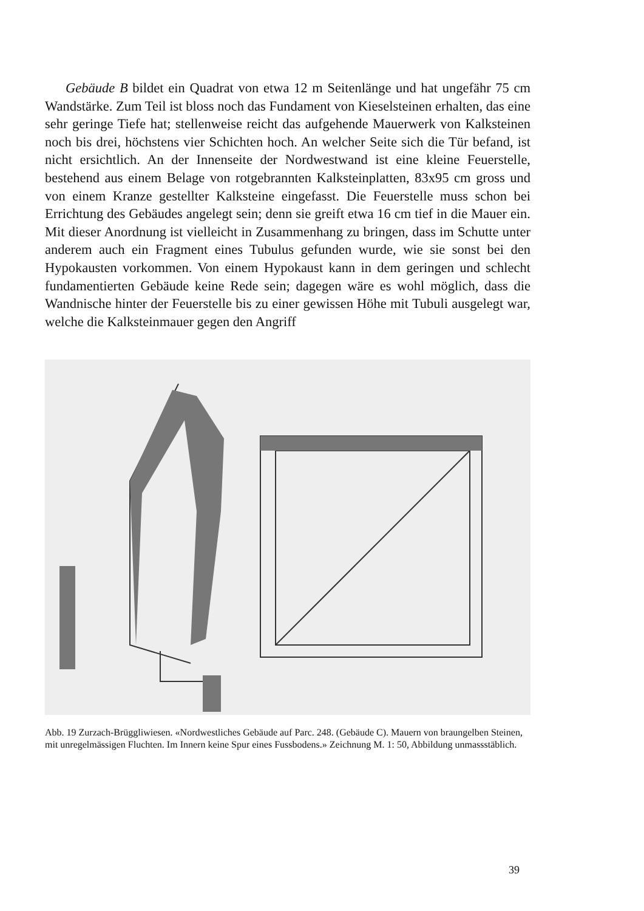Gebäude B bildet ein Quadrat von etwa 12 m Seitenlänge und hat ungefähr 75 cm Wandstärke. Zum Teil ist bloss noch das Fundament von Kieselsteinen erhalten, das eine sehr geringe Tiefe hat; stellenweise reicht das aufgehende Mauerwerk von Kalksteinen noch bis drei, höchstens vier Schichten hoch. An welcher Seite sich die Tür befand, ist nicht ersichtlich. An der Innenseite der Nordwestwand ist eine kleine Feuerstelle, bestehend aus einem Belage von rotgebrannten Kalksteinplatten, 83x95 cm gross und von einem Kranze gestellter Kalksteine eingefasst. Die Feuerstelle muss schon bei Errichtung des Gebäudes angelegt sein; denn sie greift etwa 16 cm tief in die Mauer ein. Mit dieser Anordnung ist vielleicht in Zusammenhang zu bringen, dass im Schutte unter anderem auch ein Fragment eines Tubulus gefunden wurde, wie sie sonst bei den Hypokausten vorkommen. Von einem Hypokaust kann in dem geringen und schlecht fundamentierten Gebäude keine Rede sein; dagegen wäre es wohl möglich, dass die Wandnische hinter der Feuerstelle bis zu einer gewissen Höhe mit Tubuli ausgelegt war, welche die Kalksteinmauer gegen den Angriff
Abb. 19 Zurzach-Brüggliwiesen. «Nordwestliches Gebäude auf Parc. 248. (Gebäude C). Mauern von braungelben Steinen, mit unregelmässigen Fluchten. Im Innern keine Spur eines Fussbodens.» Zeichnung M. 1: 50, Abbildung unmassstäblich.
39